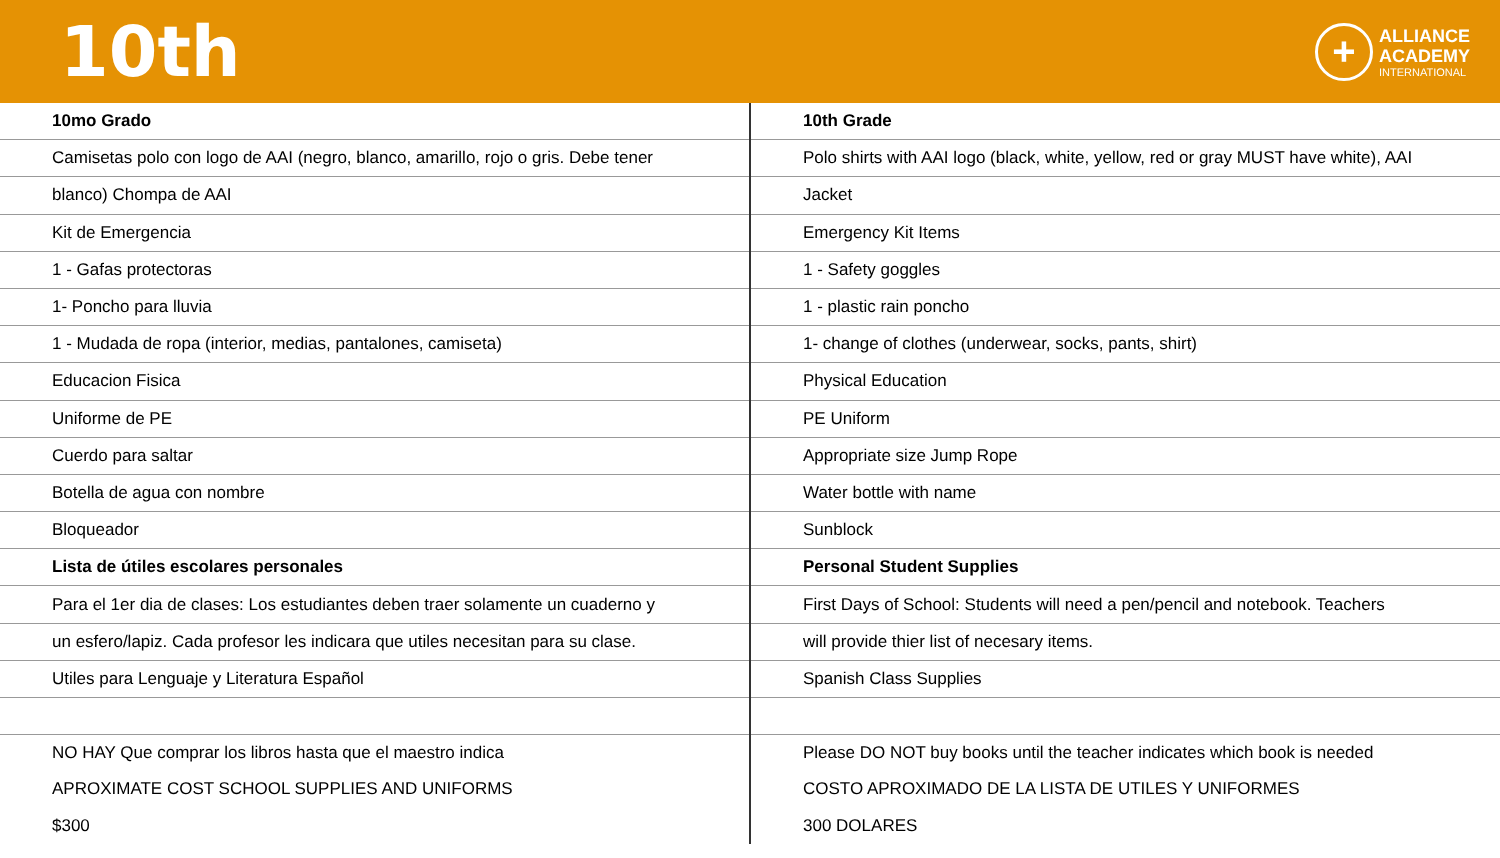10th
+
ALLIANCE
ACADEMY
INTERNATIONAL
| 10mo Grado | 10th Grade |
| Camisetas polo con logo de AAI (negro, blanco, amarillo, rojo o gris. Debe tener | Polo shirts with AAI logo (black, white, yellow, red or gray MUST have white), AAI |
| blanco) Chompa de AAI | Jacket |
| Kit de Emergencia | Emergency Kit Items |
| 1 - Gafas protectoras | 1 - Safety goggles |
| 1- Poncho para lluvia | 1 - plastic rain poncho |
| 1 - Mudada de ropa (interior, medias, pantalones, camiseta) | 1- change of clothes (underwear, socks, pants, shirt) |
| Educacion Fisica | Physical Education |
| Uniforme de PE | PE Uniform |
| Cuerdo para saltar | Appropriate size Jump Rope |
| Botella de agua con nombre | Water bottle with name |
| Bloqueador | Sunblock |
| Lista de útiles escolares personales | Personal Student Supplies |
| Para el 1er dia de clases: Los estudiantes deben traer solamente un cuaderno y | First Days of School: Students will need a pen/pencil and notebook. Teachers |
| un esfero/lapiz. Cada profesor les indicara que utiles necesitan para su clase. | will provide thier list of necesary items. |
| Utiles para Lenguaje y Literatura Español | Spanish Class Supplies |
| NO HAY Que comprar los libros hasta que el maestro indica | Please DO NOT buy books until the teacher indicates which book is needed |
| APROXIMATE COST SCHOOL SUPPLIES AND UNIFORMS | COSTO APROXIMADO DE LA LISTA DE UTILES Y UNIFORMES |
| $300 | 300 DOLARES |